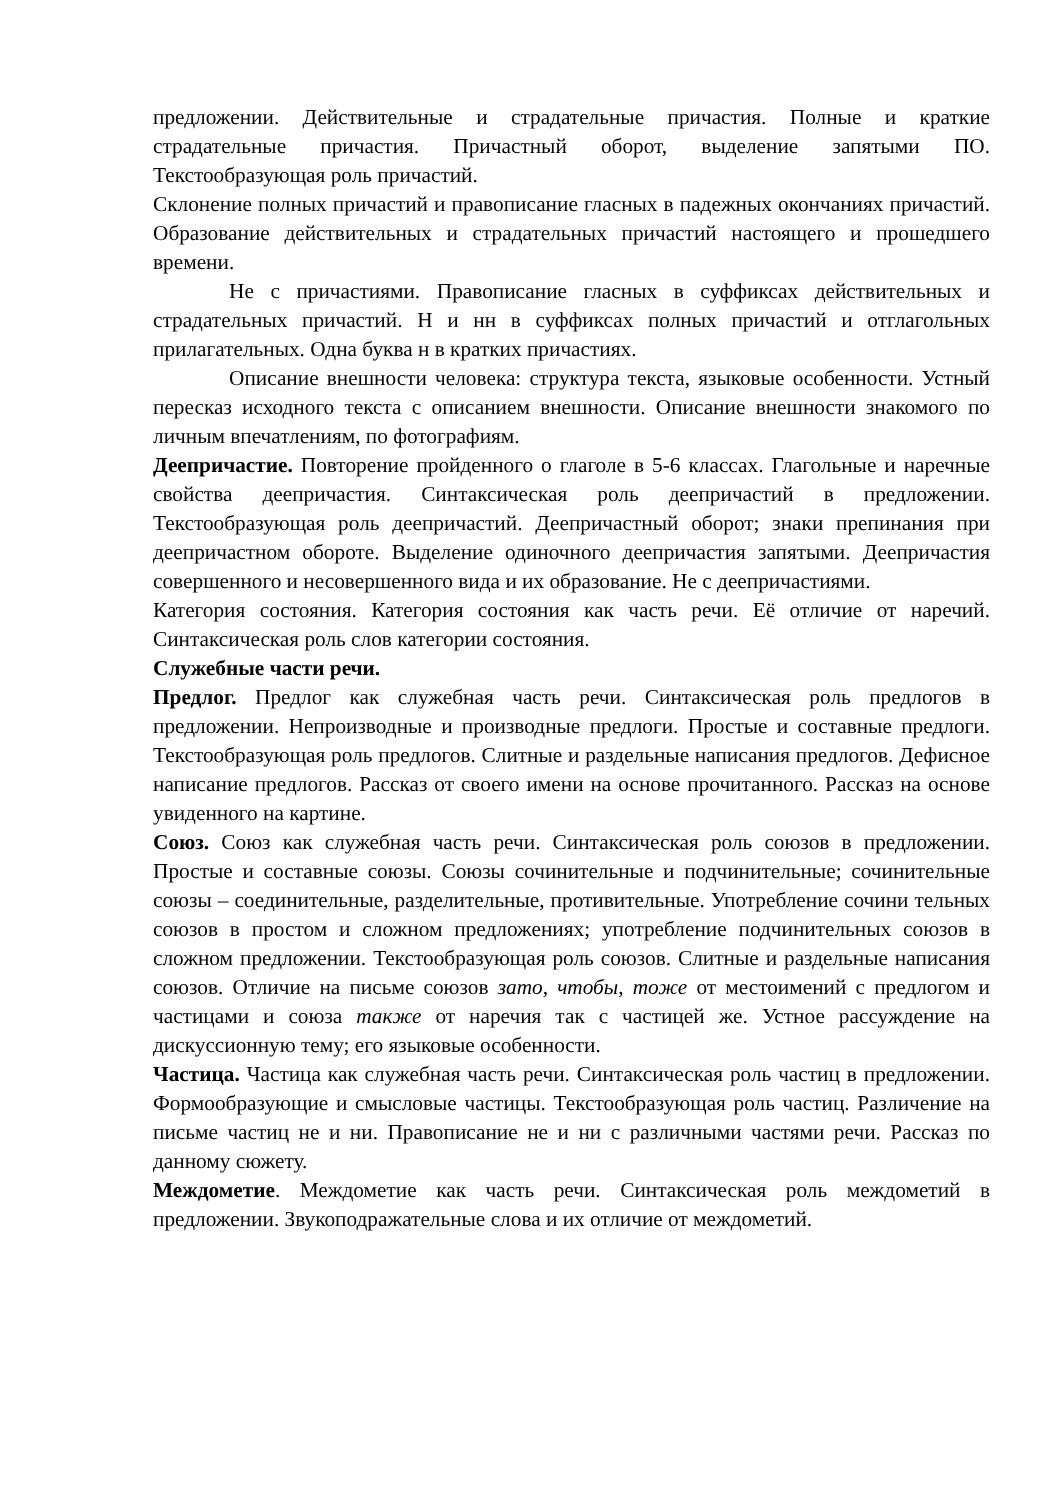предложении. Действительные и страдательные причастия. Полные и краткие страдательные причастия. Причастный оборот, выделение запятыми ПО. Текстообразующая роль причастий.
Склонение полных причастий и правописание гласных в падежных окончаниях причастий. Образование действительных и страдательных причастий настоящего и прошедшего времени.
Не с причастиями. Правописание гласных в суффиксах действительных и страдательных причастий. Н и нн в суффиксах полных причастий и отглагольных прилагательных. Одна буква н в кратких причастиях.
Описание внешности человека: структура текста, языковые особенности. Устный пересказ исходного текста с описанием внешности. Описание внешности знакомого по личным впечатлениям, по фотографиям.
Деепричастие. Повторение пройденного о глаголе в 5-6 классах. Глагольные и наречные свойства деепричастия. Синтаксическая роль деепричастий в предложении. Текстообразующая роль деепричастий. Деепричастный оборот; знаки препинания при деепричастном обороте. Выделение одиночного деепричастия запятыми. Деепричастия совершенного и несовершенного вида и их образование. Не с деепричастиями.
Категория состояния. Категория состояния как часть речи. Её отличие от наречий. Синтаксическая роль слов категории состояния.
Служебные части речи.
Предлог. Предлог как служебная часть речи. Синтаксическая роль предлогов в предложении. Непроизводные и производные предлоги. Простые и составные предлоги. Текстообразующая роль предлогов. Слитные и раздельные написания предлогов. Дефисное написание предлогов. Рассказ от своего имени на основе прочитанного. Рассказ на основе увиденного на картине.
Союз. Союз как служебная часть речи. Синтаксическая роль союзов в предложении. Простые и составные союзы. Союзы сочинительные и подчинительные; сочинительные союзы – соединительные, разделительные, противительные. Употребление сочини тельных союзов в простом и сложном предложениях; употребление подчинительных союзов в сложном предложении. Текстообразующая роль союзов. Слитные и раздельные написания союзов. Отличие на письме союзов зато, чтобы, тоже от местоимений с предлогом и частицами и союза также от наречия так с частицей же. Устное рассуждение на дискуссионную тему; его языковые особенности.
Частица. Частица как служебная часть речи. Синтаксическая роль частиц в предложении. Формообразующие и смысловые частицы. Текстообразующая роль частиц. Различение на письме частиц не и ни. Правописание не и ни с различными частями речи. Рассказ по данному сюжету.
Междометие. Междометие как часть речи. Синтаксическая роль междометий в предложении. Звукоподражательные слова и их отличие от междометий.